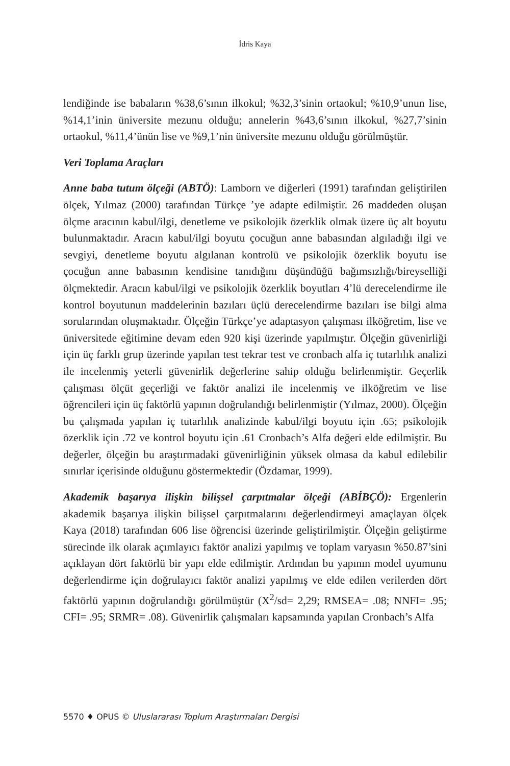İdris Kaya
lendiğinde ise babaların %38,6’sının ilkokul; %32,3’sinin ortaokul; %10,9’unun lise, %14,1’inin üniversite mezunu olduğu; annelerin %43,6’sının ilkokul, %27,7’sinin ortaokul, %11,4’ünün lise ve %9,1’nin üniversite mezunu olduğu görülmüştür.
Veri Toplama Araçları
Anne baba tutum ölçeği (ABTÖ): Lamborn ve diğerleri (1991) tarafından geliştirilen ölçek, Yılmaz (2000) tarafından Türkçe ’ye adapte edilmiştir. 26 maddeden oluşan ölçme aracının kabul/ilgi, denetleme ve psikolojik özerklik olmak üzere üç alt boyutu bulunmaktadır. Aracın kabul/ilgi boyutu çocuğun anne babasından algıladığı ilgi ve sevgiyi, denetleme boyutu algılanan kontrolü ve psikolojik özerklik boyutu ise çocuğun anne babasının kendisine tanıdığını düşündüğü bağımsızlığı/bireyselliği ölçmektedir. Aracın kabul/ilgi ve psikolojik özerklik boyutları 4’lü derecelendirme ile kontrol boyutunun maddelerinin bazıları üçlü derecelendirme bazıları ise bilgi alma sorularından oluşmaktadır. Ölçeğin Türkçe’ye adaptasyon çalışması ilköğretim, lise ve üniversitede eğitimine devam eden 920 kişi üzerinde yapılmıştır. Ölçeğin güvenirliği için üç farklı grup üzerinde yapılan test tekrar test ve cronbach alfa iç tutarlılık analizi ile incelenmiş yeterli güvenirlik değerlerine sahip olduğu belirlenmiştir. Geçerlik çalışması ölçüt geçerliği ve faktör analizi ile incelenmiş ve ilköğretim ve lise öğrencileri için üç faktörlü yapının doğrulandığı belirlenmiştir (Yılmaz, 2000). Ölçeğin bu çalışmada yapılan iç tutarlılık analizinde kabul/ilgi boyutu için .65; psikolojik özerklik için .72 ve kontrol boyutu için .61 Cronbach’s Alfa değeri elde edilmiştir. Bu değerler, ölçeğin bu araştırmadaki güvenirliğinin yüksek olmasa da kabul edilebilir sınırlar içerisinde olduğunu göstermektedir (Özdamar, 1999).
Akademik başarıya ilişkin bilişsel çarpıtmalar ölçeği (ABİBÇÖ): Ergenlerin akademik başarıya ilişkin bilişsel çarpıtmalarını değerlendirmeyi amaçlayan ölçek Kaya (2018) tarafından 606 lise öğrencisi üzerinde geliştirilmiştir. Ölçeğin geliştirme sürecinde ilk olarak açımlayıcı faktör analizi yapılmış ve toplam varyasın %50.87’sini açıklayan dört faktörlü bir yapı elde edilmiştir. Ardından bu yapının model uyumunu değerlendirme için doğrulayıcı faktör analizi yapılmış ve elde edilen verilerden dört faktörlü yapının doğrulandığı görülmüştür (X<sup>2</sup>/sd= 2,29; RMSEA= .08; NNFI= .95; CFI= .95; SRMR= .08). Güvenirlik çalışmaları kapsamında yapılan Cronbach’s Alfa
5570 ♦ OPUS © Uluslararası Toplum Araştırmaları Dergisi